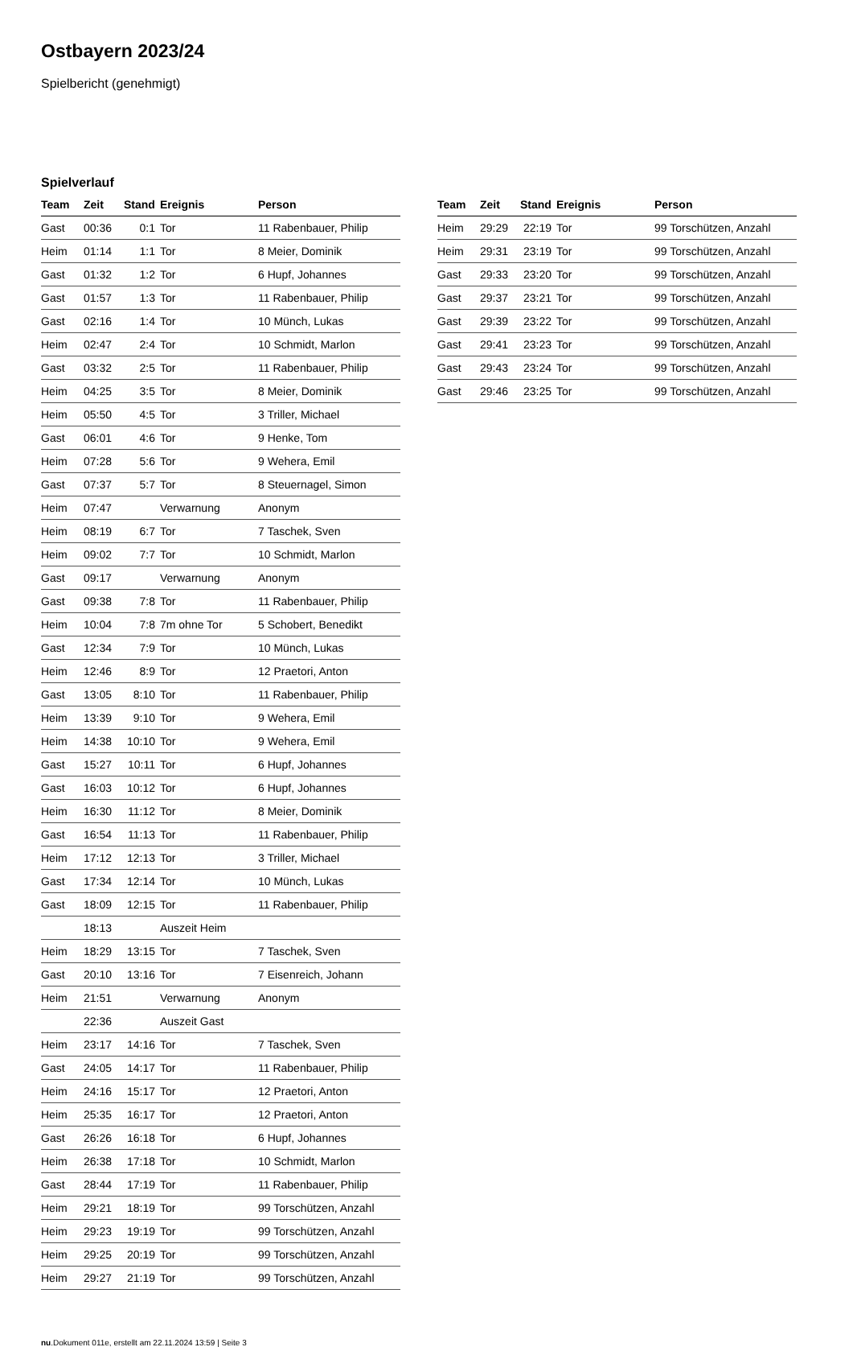Ostbayern 2023/24
Spielbericht (genehmigt)
Spielverlauf
| Team | Zeit | Stand | Ereignis | Person |
| --- | --- | --- | --- | --- |
| Gast | 00:36 | 0:1 | Tor | 11 Rabenbauer, Philip |
| Heim | 01:14 | 1:1 | Tor | 8 Meier, Dominik |
| Gast | 01:32 | 1:2 | Tor | 6 Hupf, Johannes |
| Gast | 01:57 | 1:3 | Tor | 11 Rabenbauer, Philip |
| Gast | 02:16 | 1:4 | Tor | 10 Münch, Lukas |
| Heim | 02:47 | 2:4 | Tor | 10 Schmidt, Marlon |
| Gast | 03:32 | 2:5 | Tor | 11 Rabenbauer, Philip |
| Heim | 04:25 | 3:5 | Tor | 8 Meier, Dominik |
| Heim | 05:50 | 4:5 | Tor | 3 Triller, Michael |
| Gast | 06:01 | 4:6 | Tor | 9 Henke, Tom |
| Heim | 07:28 | 5:6 | Tor | 9 Wehera, Emil |
| Gast | 07:37 | 5:7 | Tor | 8 Steuernagel, Simon |
| Heim | 07:47 | | Verwarnung | Anonym |
| Heim | 08:19 | 6:7 | Tor | 7 Taschek, Sven |
| Heim | 09:02 | 7:7 | Tor | 10 Schmidt, Marlon |
| Gast | 09:17 | | Verwarnung | Anonym |
| Gast | 09:38 | 7:8 | Tor | 11 Rabenbauer, Philip |
| Heim | 10:04 | 7:8 | 7m ohne Tor | 5 Schobert, Benedikt |
| Gast | 12:34 | 7:9 | Tor | 10 Münch, Lukas |
| Heim | 12:46 | 8:9 | Tor | 12 Praetori, Anton |
| Gast | 13:05 | 8:10 | Tor | 11 Rabenbauer, Philip |
| Heim | 13:39 | 9:10 | Tor | 9 Wehera, Emil |
| Heim | 14:38 | 10:10 | Tor | 9 Wehera, Emil |
| Gast | 15:27 | 10:11 | Tor | 6 Hupf, Johannes |
| Gast | 16:03 | 10:12 | Tor | 6 Hupf, Johannes |
| Heim | 16:30 | 11:12 | Tor | 8 Meier, Dominik |
| Gast | 16:54 | 11:13 | Tor | 11 Rabenbauer, Philip |
| Heim | 17:12 | 12:13 | Tor | 3 Triller, Michael |
| Gast | 17:34 | 12:14 | Tor | 10 Münch, Lukas |
| Gast | 18:09 | 12:15 | Tor | 11 Rabenbauer, Philip |
| | 18:13 | | Auszeit Heim | |
| Heim | 18:29 | 13:15 | Tor | 7 Taschek, Sven |
| Gast | 20:10 | 13:16 | Tor | 7 Eisenreich, Johann |
| Heim | 21:51 | | Verwarnung | Anonym |
| | 22:36 | | Auszeit Gast | |
| Heim | 23:17 | 14:16 | Tor | 7 Taschek, Sven |
| Gast | 24:05 | 14:17 | Tor | 11 Rabenbauer, Philip |
| Heim | 24:16 | 15:17 | Tor | 12 Praetori, Anton |
| Heim | 25:35 | 16:17 | Tor | 12 Praetori, Anton |
| Gast | 26:26 | 16:18 | Tor | 6 Hupf, Johannes |
| Heim | 26:38 | 17:18 | Tor | 10 Schmidt, Marlon |
| Gast | 28:44 | 17:19 | Tor | 11 Rabenbauer, Philip |
| Heim | 29:21 | 18:19 | Tor | 99 Torschützen, Anzahl |
| Heim | 29:23 | 19:19 | Tor | 99 Torschützen, Anzahl |
| Heim | 29:25 | 20:19 | Tor | 99 Torschützen, Anzahl |
| Heim | 29:27 | 21:19 | Tor | 99 Torschützen, Anzahl |
| Team | Zeit | Stand | Ereignis | Person |
| --- | --- | --- | --- | --- |
| Heim | 29:29 | 22:19 | Tor | 99 Torschützen, Anzahl |
| Heim | 29:31 | 23:19 | Tor | 99 Torschützen, Anzahl |
| Gast | 29:33 | 23:20 | Tor | 99 Torschützen, Anzahl |
| Gast | 29:37 | 23:21 | Tor | 99 Torschützen, Anzahl |
| Gast | 29:39 | 23:22 | Tor | 99 Torschützen, Anzahl |
| Gast | 29:41 | 23:23 | Tor | 99 Torschützen, Anzahl |
| Gast | 29:43 | 23:24 | Tor | 99 Torschützen, Anzahl |
| Gast | 29:46 | 23:25 | Tor | 99 Torschützen, Anzahl |
nu.Dokument 011e, erstellt am 22.11.2024 13:59 | Seite 3